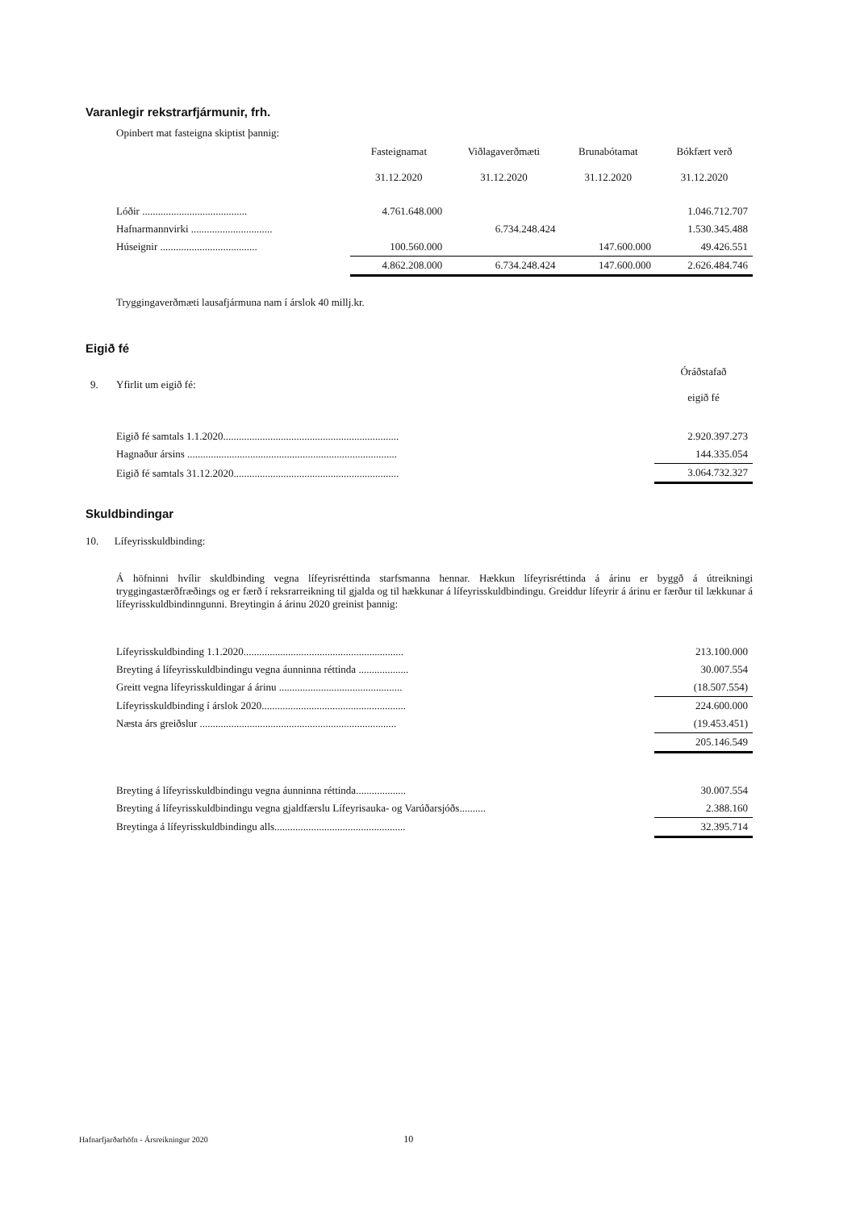Varanlegir rekstrarfjármunir, frh.
Opinbert mat fasteigna skiptist þannig:
| | Fasteignamat 31.12.2020 | Viðlagaverðmæti 31.12.2020 | Brunabótamat 31.12.2020 | Bókfært verð 31.12.2020 |
| Lóðir ........................................ | 4.761.648.000 | | | 1.046.712.707 |
| Hafnarmannvirki ............................... | | 6.734.248.424 | | 1.530.345.488 |
| Húseignir ..................................... | 100.560.000 | | 147.600.000 | 49.426.551 |
| | 4.862.208.000 | 6.734.248.424 | 147.600.000 | 2.626.484.746 |
Tryggingaverðmæti lausafjármuna nam í árslok 40 millj.kr.
Eigið fé
| 9. | Yfirlit um eigið fé: | Óráðstafað eigið fé |
| | Eigið fé samtals 1.1.2020................................................................... | 2.920.397.273 |
| | Hagnaður ársins ................................................................................ | 144.335.054 |
| | Eigið fé samtals 31.12.2020............................................................... | 3.064.732.327 |
Skuldbindingar
10. Lífeyrisskuldbinding:
Á höfninni hvílir skuldbinding vegna lífeyrisréttinda starfsmanna hennar. Hækkun lífeyrisréttinda á árinu er byggð á útreikningi tryggingastærðfræðings og er færð í reksrarreikning til gjalda og til hækkunar á lífeyrisskuldbindingu. Greiddur lífeyrir á árinu er færður til lækkunar á lífeyrisskuldbindinngunni. Breytingin á árinu 2020 greinist þannig:
| Lífeyrisskuldbinding 1.1.2020............................................................. | 213.100.000 |
| Breyting á lífeyrisskuldbindingu vegna áunninna réttinda ................... | 30.007.554 |
| Greitt vegna lífeyrisskuldingar á árinu ............................................... | (18.507.554) |
| Lífeyrisskuldbinding í árslok 2020....................................................... | 224.600.000 |
| Næsta árs greiðslur ........................................................................... | (19.453.451) |
| | 205.146.549 |
| Breyting á lífeyrisskuldbindingu vegna áunninna réttinda................... | 30.007.554 |
| Breyting á lífeyrisskuldbindingu vegna gjaldfærslu Lífeyrisauka- og Varúðarsjóðs.......... | 2.388.160 |
| Breytinga á lífeyrisskuldbindingu alls.................................................. | 32.395.714 |
Hafnarfjarðarhöfn - Ársreikningur 2020 10